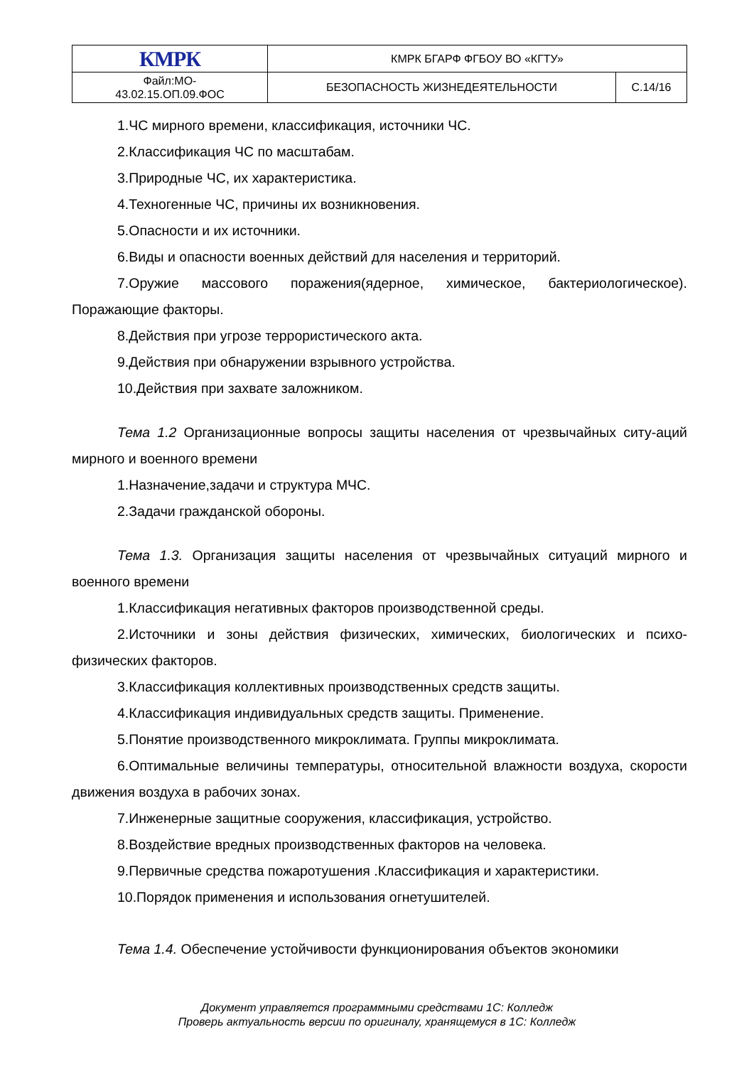| КМРК | КМРК БГАРФ ФГБОУ ВО «КГТУ» | |
| Файл:МО- 43.02.15.ОП.09.ФОС | БЕЗОПАСНОСТЬ ЖИЗНЕДЕЯТЕЛЬНОСТИ | С.14/16 |
1.ЧС мирного времени, классификация, источники ЧС.
2.Классификация ЧС по масштабам.
3.Природные ЧС, их характеристика.
4.Техногенные ЧС, причины их возникновения.
5.Опасности и их источники.
6.Виды и опасности военных действий для населения и территорий.
7.Оружие массового поражения(ядерное, химическое, бактериологическое). Поражающие факторы.
8.Действия при угрозе террористического акта.
9.Действия при обнаружении взрывного устройства.
10.Действия при захвате заложником.
Тема 1.2 Организационные вопросы защиты населения от чрезвычайных ситу-аций мирного и военного времени
1.Назначение,задачи и структура МЧС.
2.Задачи гражданской обороны.
Тема 1.3. Организация защиты населения от чрезвычайных ситуаций мирного и военного времени
1.Классификация негативных факторов производственной среды.
2.Источники и зоны действия физических, химических, биологических и психо-физических факторов.
3.Классификация коллективных производственных средств защиты.
4.Классификация индивидуальных средств защиты. Применение.
5.Понятие производственного микроклимата. Группы микроклимата.
6.Оптимальные величины температуры, относительной влажности воздуха, скорости движения воздуха в рабочих зонах.
7.Инженерные защитные сооружения, классификация, устройство.
8.Воздействие вредных производственных факторов на человека.
9.Первичные средства пожаротушения .Классификация и характеристики.
10.Порядок применения и использования огнетушителей.
Тема 1.4. Обеспечение устойчивости функционирования объектов экономики
Документ управляется программными средствами 1С: Колледж
Проверь актуальность версии по оригиналу, хранящемуся в 1С: Колледж